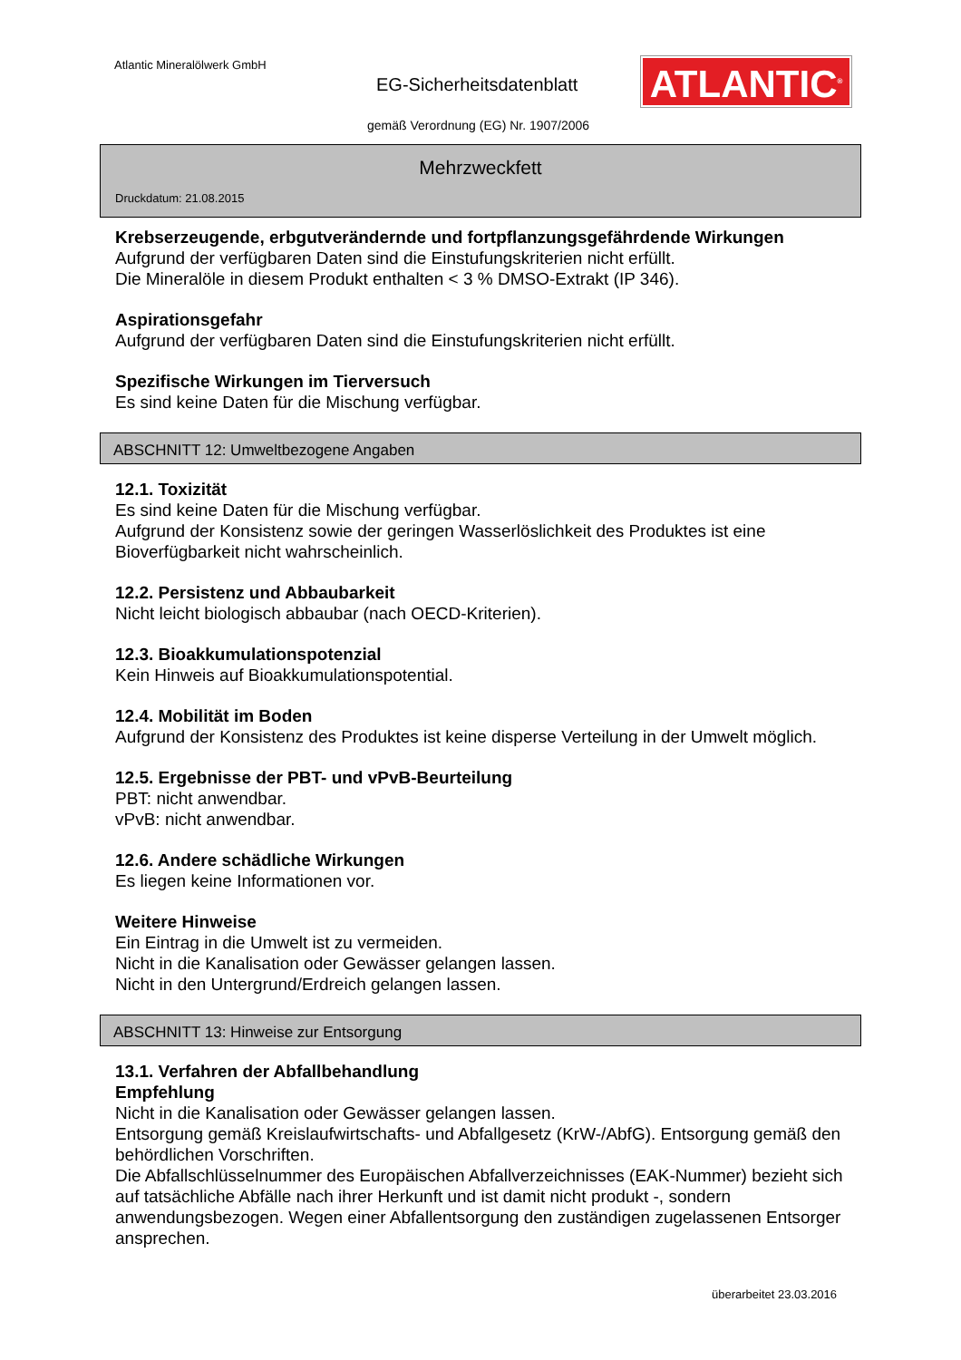Atlantic Mineralölwerk GmbH
EG-Sicherheitsdatenblatt ATLANTIC<sup>®</sup>
gemäß Verordnung (EG) Nr. 1907/2006
Mehrzweckfett
Druckdatum: 21.08.2015
Krebserzeugende, erbgutverändernde und fortpflanzungsgefährdende Wirkungen
Aufgrund der verfügbaren Daten sind die Einstufungskriterien nicht erfüllt.
Die Mineralöle in diesem Produkt enthalten < 3 % DMSO-Extrakt (IP 346).
Aspirationsgefahr
Aufgrund der verfügbaren Daten sind die Einstufungskriterien nicht erfüllt.
Spezifische Wirkungen im Tierversuch
Es sind keine Daten für die Mischung verfügbar.
ABSCHNITT 12: Umweltbezogene Angaben
12.1. Toxizität
Es sind keine Daten für die Mischung verfügbar.
Aufgrund der Konsistenz sowie der geringen Wasserlöslichkeit des Produktes ist eine Bioverfügbarkeit nicht wahrscheinlich.
12.2. Persistenz und Abbaubarkeit
Nicht leicht biologisch abbaubar (nach OECD-Kriterien).
12.3. Bioakkumulationspotenzial
Kein Hinweis auf Bioakkumulationspotential.
12.4. Mobilität im Boden
Aufgrund der Konsistenz des Produktes ist keine disperse Verteilung in der Umwelt möglich.
12.5. Ergebnisse der PBT- und vPvB-Beurteilung
PBT: nicht anwendbar.
vPvB: nicht anwendbar.
12.6. Andere schädliche Wirkungen
Es liegen keine Informationen vor.
Weitere Hinweise
Ein Eintrag in die Umwelt ist zu vermeiden.
Nicht in die Kanalisation oder Gewässer gelangen lassen.
Nicht in den Untergrund/Erdreich gelangen lassen.
ABSCHNITT 13: Hinweise zur Entsorgung
13.1. Verfahren der Abfallbehandlung
Empfehlung
Nicht in die Kanalisation oder Gewässer gelangen lassen.
Entsorgung gemäß Kreislaufwirtschafts- und Abfallgesetz (KrW-/AbfG). Entsorgung gemäß den behördlichen Vorschriften.
Die Abfallschlüsselnummer des Europäischen Abfallverzeichnisses (EAK-Nummer) bezieht sich auf tatsächliche Abfälle nach ihrer Herkunft und ist damit nicht produkt -, sondern anwendungsbezogen. Wegen einer Abfallentsorgung den zuständigen zugelassenen Entsorger ansprechen.
überarbeitet 23.03.2016